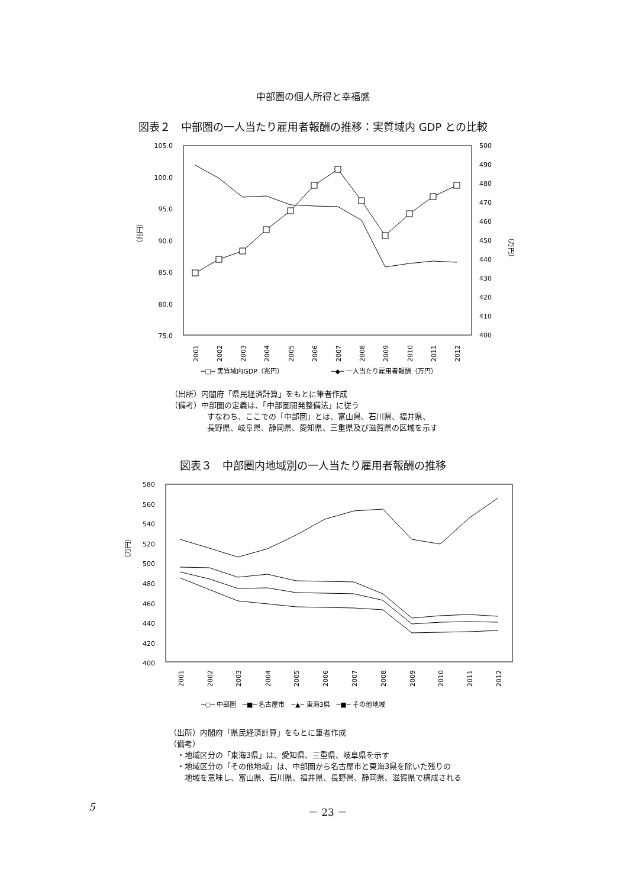中部圏の個人所得と幸福感
図表２　中部圏の一人当たり雇用者報酬の推移：実質域内 GDP との比較
105.0
100.0
95.0
90.0
85.0
80.0
75.0
500
490
480
470
460
450
440
430
420
410
400
（兆円）
（万円）
2001
2002
2003
2004
2005
2006
2007
2008
2009
2010
2011
2012
─□─ 実質域内GDP（兆円）
─◆─ 一人当たり雇用者報酬（万円）
（出所）内閣府「県民経済計算」をもとに筆者作成
（備考）中部圏の定義は、「中部圏開発整備法」に従う
すなわち、ここでの「中部圏」とは、富山県、石川県、福井県、
長野県、岐阜県、静岡県、愛知県、三重県及び滋賀県の区域を示す
図表３　中部圏内地域別の一人当たり雇用者報酬の推移
580
560
540
520
500
480
460
440
420
400
（万円）
─○─ 中部圏　─■─ 名古屋市　─▲─ 東海3県　─■─ その他地域
2001
2002
2003
2004
2005
2006
2007
2008
2009
2010
2011
2012
（出所）内閣府「県民経済計算」をもとに筆者作成
（備考）
　・地域区分の「東海3県」は、愛知県、三重県、岐阜県を示す
　・地域区分の「その他地域」は、中部圏から名古屋市と東海3県を除いた残りの
　　地域を意味し、富山県、石川県、福井県、長野県、静岡県、滋賀県で構成される
5 － 23 －